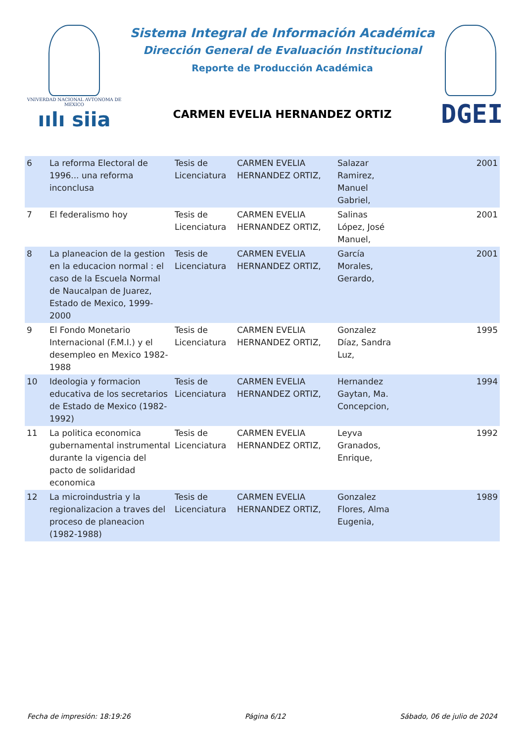VNIVERDAD NACIONAL AVTONOMA DE MEXICO
ıılı siia
Sistema Integral de Información Académica
Dirección General de Evaluación Institucional
Reporte de Producción Académica
CARMEN EVELIA HERNANDEZ ORTIZ
DGEI
| 6 | La reforma Electoral de 1996... una reforma inconclusa | Tesis de Licenciatura | CARMEN EVELIA HERNANDEZ ORTIZ, | Salazar Ramirez, Manuel Gabriel, | 2001 |
| 7 | El federalismo hoy | Tesis de Licenciatura | CARMEN EVELIA HERNANDEZ ORTIZ, | Salinas López, José Manuel, | 2001 |
| 8 | La planeacion de la gestion en la educacion normal : el caso de la Escuela Normal de Naucalpan de Juarez, Estado de Mexico, 1999-2000 | Tesis de Licenciatura | CARMEN EVELIA HERNANDEZ ORTIZ, | García Morales, Gerardo, | 2001 |
| 9 | El Fondo Monetario Internacional (F.M.I.) y el desempleo en Mexico 1982-1988 | Tesis de Licenciatura | CARMEN EVELIA HERNANDEZ ORTIZ, | Gonzalez Díaz, Sandra Luz, | 1995 |
| 10 | Ideologia y formacion educativa de los secretarios de Estado de Mexico (1982-1992) | Tesis de Licenciatura | CARMEN EVELIA HERNANDEZ ORTIZ, | Hernandez Gaytan, Ma. Concepcion, | 1994 |
| 11 | La politica economica gubernamental instrumental durante la vigencia del pacto de solidaridad economica | Tesis de Licenciatura | CARMEN EVELIA HERNANDEZ ORTIZ, | Leyva Granados, Enrique, | 1992 |
| 12 | La microindustria y la regionalizacion a traves del proceso de planeacion (1982-1988) | Tesis de Licenciatura | CARMEN EVELIA HERNANDEZ ORTIZ, | Gonzalez Flores, Alma Eugenia, | 1989 |
Fecha de impresión: 18:19:26 Página 6/12 Sábado, 06 de julio de 2024